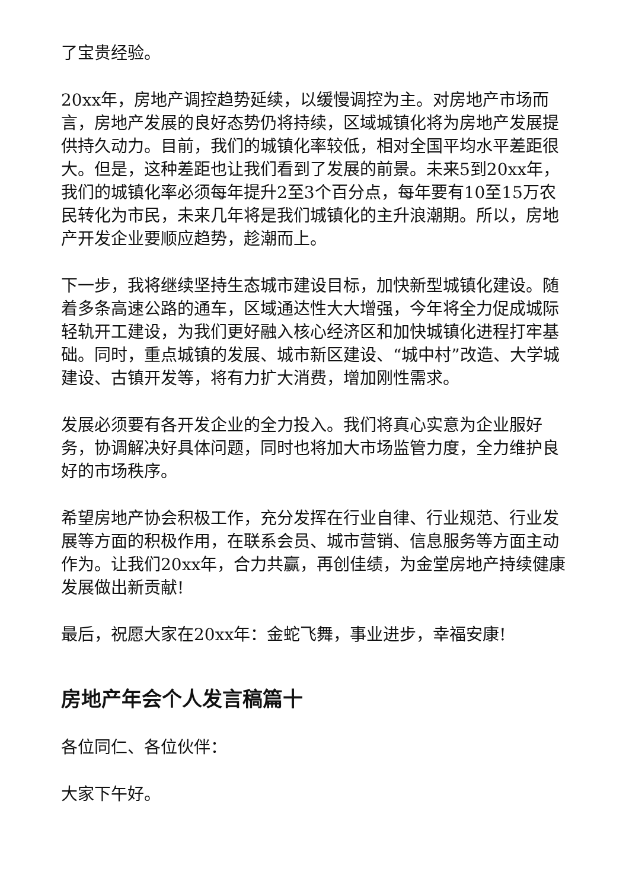了宝贵经验。
20xx年，房地产调控趋势延续，以缓慢调控为主。对房地产市场而言，房地产发展的良好态势仍将持续，区域城镇化将为房地产发展提供持久动力。目前，我们的城镇化率较低，相对全国平均水平差距很大。但是，这种差距也让我们看到了发展的前景。未来5到20xx年，我们的城镇化率必须每年提升2至3个百分点，每年要有10至15万农民转化为市民，未来几年将是我们城镇化的主升浪潮期。所以，房地产开发企业要顺应趋势，趁潮而上。
下一步，我将继续坚持生态城市建设目标，加快新型城镇化建设。随着多条高速公路的通车，区域通达性大大增强，今年将全力促成城际轻轨开工建设，为我们更好融入核心经济区和加快城镇化进程打牢基础。同时，重点城镇的发展、城市新区建设、“城中村”改造、大学城建设、古镇开发等，将有力扩大消费，增加刚性需求。
发展必须要有各开发企业的全力投入。我们将真心实意为企业服好务，协调解决好具体问题，同时也将加大市场监管力度，全力维护良好的市场秩序。
希望房地产协会积极工作，充分发挥在行业自律、行业规范、行业发展等方面的积极作用，在联系会员、城市营销、信息服务等方面主动作为。让我们20xx年，合力共赢，再创佳绩，为金堂房地产持续健康发展做出新贡献!
最后，祝愿大家在20xx年：金蛇飞舞，事业进步，幸福安康!
房地产年会个人发言稿篇十
各位同仁、各位伙伴：
大家下午好。